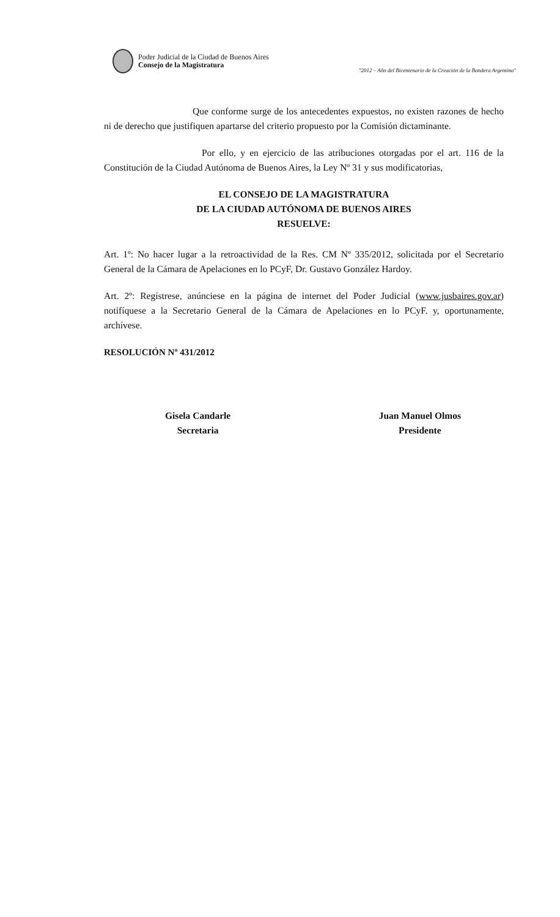Poder Judicial de la Ciudad de Buenos Aires
Consejo de la Magistratura
"2012 – Año del Bicentenario de la Creación de la Bandera Argentina"
Que conforme surge de los antecedentes expuestos, no existen razones de hecho ni de derecho que justifiquen apartarse del criterio propuesto por la Comisión dictaminante.
Por ello, y en ejercicio de las atribuciones otorgadas por el art. 116 de la Constitución de la Ciudad Autónoma de Buenos Aires, la Ley Nº 31 y sus modificatorias,
EL CONSEJO DE LA MAGISTRATURA
DE LA CIUDAD AUTÓNOMA DE BUENOS AIRES
RESUELVE:
Art. 1º: No hacer lugar a la retroactividad de la Res. CM Nº 335/2012, solicitada por el Secretario General de la Cámara de Apelaciones en lo PCyF, Dr. Gustavo González Hardoy.
Art. 2º: Regístrese, anúnciese en la página de internet del Poder Judicial (www.jusbaires.gov.ar) notifíquese a la Secretario General de la Cámara de Apelaciones en lo PCyF. y, oportunamente, archívese.
RESOLUCIÓN Nº 431/2012
Gisela Candarle
Secretaria
Juan Manuel Olmos
Presidente